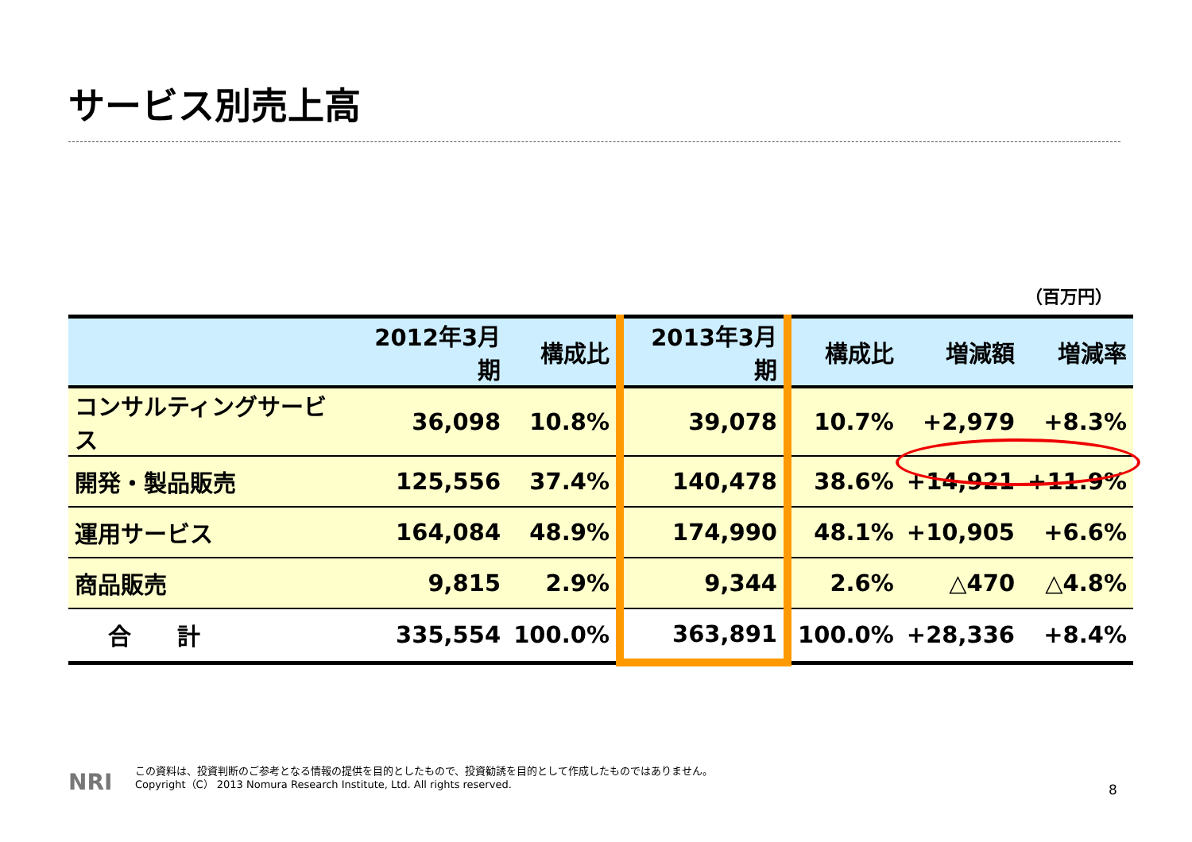サービス別売上高
（百万円）
| | 2012年3月期 | 構成比 | 2013年3月期 | 構成比 | 増減額 | 増減率 |
| --- | --- | --- | --- | --- | --- | --- |
| コンサルティングサービス | 36,098 | 10.8% | 39,078 | 10.7% | +2,979 | +8.3% |
| 開発・製品販売 | 125,556 | 37.4% | 140,478 | 38.6% | +14,921 | +11.9% |
| 運用サービス | 164,084 | 48.9% | 174,990 | 48.1% | +10,905 | +6.6% |
| 商品販売 | 9,815 | 2.9% | 9,344 | 2.6% | △470 | △4.8% |
| 合 計 | 335,554 | 100.0% | 363,891 | 100.0% | +28,336 | +8.4% |
NRI
この資料は、投資判断のご参考となる情報の提供を目的としたもので、投資勧誘を目的として作成したものではありません。
Copyright（C） 2013 Nomura Research Institute, Ltd. All rights reserved.
8